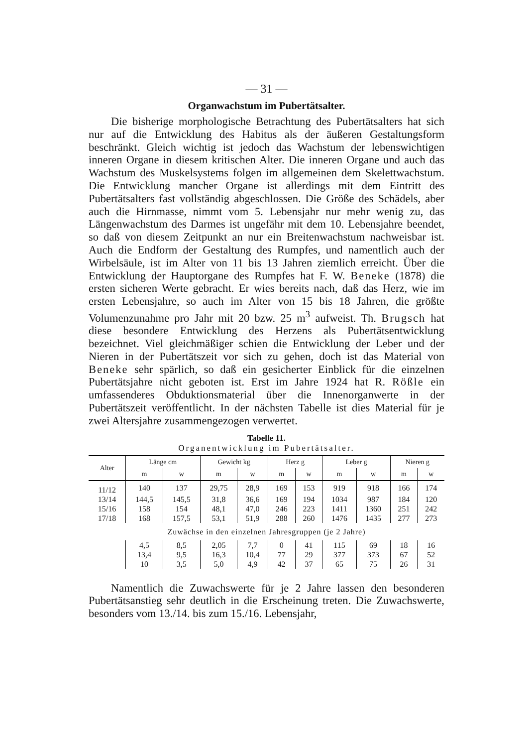— 31 —
Organwachstum im Pubertätsalter.
Die bisherige morphologische Betrachtung des Pubertätsalters hat sich nur auf die Entwicklung des Habitus als der äußeren Gestaltungsform beschränkt. Gleich wichtig ist jedoch das Wachstum der lebenswichtigen inneren Organe in diesem kritischen Alter. Die inneren Organe und auch das Wachstum des Muskelsystems folgen im allgemeinen dem Skelettwachstum. Die Entwicklung mancher Organe ist allerdings mit dem Eintritt des Pubertätsalters fast vollständig abgeschlossen. Die Größe des Schädels, aber auch die Hirnmasse, nimmt vom 5. Lebensjahr nur mehr wenig zu, das Längenwachstum des Darmes ist ungefähr mit dem 10. Lebensjahre beendet, so daß von diesem Zeitpunkt an nur ein Breitenwachstum nachweisbar ist. Auch die Endform der Gestaltung des Rumpfes, und namentlich auch der Wirbelsäule, ist im Alter von 11 bis 13 Jahren ziemlich erreicht. Über die Entwicklung der Hauptorgane des Rumpfes hat F. W. Beneke (1878) die ersten sicheren Werte gebracht. Er wies bereits nach, daß das Herz, wie im ersten Lebensjahre, so auch im Alter von 15 bis 18 Jahren, die größte Volumenzunahme pro Jahr mit 20 bzw. 25 m<sup>3</sup> aufweist. Th. Brugsch hat diese besondere Entwicklung des Herzens als Pubertätsentwicklung bezeichnet. Viel gleichmäßiger schien die Entwicklung der Leber und der Nieren in der Pubertätszeit vor sich zu gehen, doch ist das Material von Beneke sehr spärlich, so daß ein gesicherter Einblick für die einzelnen Pubertätsjahre nicht geboten ist. Erst im Jahre 1924 hat R. Rößle ein umfassenderes Obduktionsmaterial über die Innenorganwerte in der Pubertätszeit veröffentlicht. In der nächsten Tabelle ist dies Material für je zwei Altersjahre zusammengezogen verwertet.
Tabelle 11.
Organentwicklung im Pubertätsalter.
| Alter | Länge cm | | Gewicht kg | | Herz g | | Leber g | | Nieren g | |
| --- | --- | --- | --- | --- | --- | --- | --- | --- | --- | --- |
| | m | w | m | w | m | w | m | w | m | w |
| 11/12 | 140 | 137 | 29,75 | 28,9 | 169 | 153 | 919 | 918 | 166 | 174 |
| 13/14 | 144,5 | 145,5 | 31,8 | 36,6 | 169 | 194 | 1034 | 987 | 184 | 120 |
| 15/16 | 158 | 154 | 48,1 | 47,0 | 246 | 223 | 1411 | 1360 | 251 | 242 |
| 17/18 | 168 | 157,5 | 53,1 | 51,9 | 288 | 260 | 1476 | 1435 | 277 | 273 |
| Zuwächse in den einzelnen Jahresgruppen (je 2 Jahre) | | | | | | | | | | |
| | 4,5 | 8,5 | 2,05 | 7,7 | 0 | 41 | 115 | 69 | 18 | 16 |
| | 13,4 | 9,5 | 16,3 | 10,4 | 77 | 29 | 377 | 373 | 67 | 52 |
| | 10 | 3,5 | 5,0 | 4,9 | 42 | 37 | 65 | 75 | 26 | 31 |
Namentlich die Zuwachswerte für je 2 Jahre lassen den besonderen Pubertätsanstieg sehr deutlich in die Erscheinung treten. Die Zuwachswerte, besonders vom 13./14. bis zum 15./16. Lebensjahr,